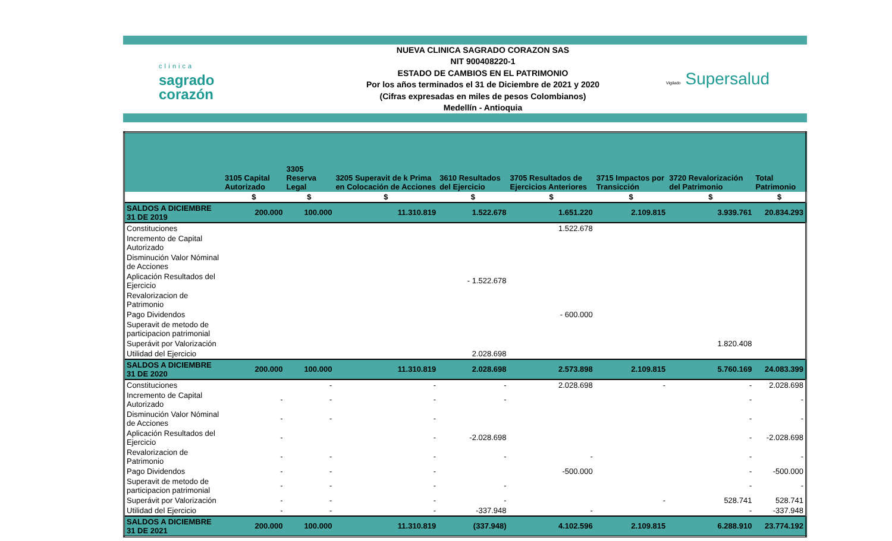clínica
sagrado
corazón
NUEVA CLINICA SAGRADO CORAZON SAS
NIT 900408220-1
ESTADO DE CAMBIOS EN EL PATRIMONIO
Por los años terminados el 31 de Diciembre de 2021 y 2020
(Cifras expresadas en miles de pesos Colombianos)
Medellín - Antioquia
Vigilado Supersalud
| | 3105 Capital Autorizado | 3305 Reserva Legal | 3205 Superavit de k Prima en Colocación de Acciones | 3610 Resultados del Ejercicio | 3705 Resultados de Ejercicios Anteriores | 3715 Impactos por Transicción | 3720 Revalorización del Patrimonio | Total Patrimonio |
| --- | --- | --- | --- | --- | --- | --- | --- | --- |
| | $ | $ | $ | $ | $ | $ | $ | $ |
| SALDOS A DICIEMBRE 31 DE 2019 | 200.000 | 100.000 | 11.310.819 | 1.522.678 | 1.651.220 | 2.109.815 | 3.939.761 | 20.834.293 |
| Constituciones | | | | | 1.522.678 | | | |
| Incremento de Capital Autorizado | | | | | | | | |
| Disminución Valor Nóminal de Acciones | | | | | | | | |
| Aplicación Resultados del Ejercicio | | | | - 1.522.678 | | | | |
| Revalorizacion de Patrimonio | | | | | | | | |
| Pago Dividendos | | | | | - 600.000 | | | |
| Superavit de metodo de participacion patrimonial | | | | | | | | |
| Superávit por Valorización | | | | | | | 1.820.408 | |
| Utilidad del Ejercicio | | | | 2.028.698 | | | | |
| SALDOS A DICIEMBRE 31 DE 2020 | 200.000 | 100.000 | 11.310.819 | 2.028.698 | 2.573.898 | 2.109.815 | 5.760.169 | 24.083.399 |
| Constituciones | | - | - | - | 2.028.698 | - | - | 2.028.698 |
| Incremento de Capital Autorizado | - | - | - | - | | | - | - |
| Disminución Valor Nóminal de Acciones | - | - | - | | | | - | - |
| Aplicación Resultados del Ejercicio | - | | - | -2.028.698 | | | - | -2.028.698 |
| Revalorizacion de Patrimonio | - | - | - | - | - | | - | - |
| Pago Dividendos | - | - | - | | -500.000 | | - | -500.000 |
| Superavit de metodo de participacion patrimonial | - | - | - | - | | | - | - |
| Superávit por Valorización | - | - | - | - | | - | 528.741 | 528.741 |
| Utilidad del Ejercicio | - | - | - | -337.948 | - | | - | -337.948 |
| SALDOS A DICIEMBRE 31 DE 2021 | 200.000 | 100.000 | 11.310.819 | (337.948) | 4.102.596 | 2.109.815 | 6.288.910 | 23.774.192 |